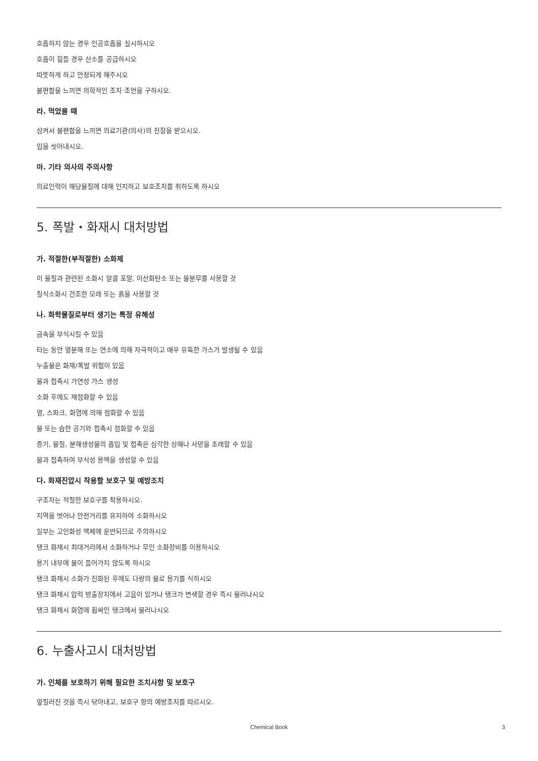호흡하지 않는 경우 인공호흡을 실시하시오
호흡이 힘들 경우 산소를 공급하시오
따뜻하게 하고 안정되게 해주시오
불편함을 느끼면 의학적인 조치·조언을 구하시오.
라. 먹었을 때
삼켜서 불편함을 느끼면 의료기관(의사)의 진찰을 받으시오.
입을 씻어내시오.
마. 기타 의사의 주의사항
의료인력이 해당물질에 대해 인지하고 보호조치를 취하도록 하시오
5. 폭발・화재시 대처방법
가. 적절한(부적절한) 소화제
이 물질과 관련된 소화시 알콜 포말, 이산화탄소 또는 물분무를 사용할 것
질식소화시 건조한 모래 또는 흙을 사용할 것
나. 화학물질로부터 생기는 특정 유해성
금속을 부식시킬 수 있음
타는 동안 열분해 또는 연소에 의해 자극적이고 매우 유독한 가스가 발생될 수 있음
누출물은 화재/폭발 위험이 있음
물과 접촉시 가연성 가스 생성
소화 후에도 재점화할 수 있음
열, 스파크, 화염에 의해 점화할 수 있음
물 또는 습한 공기와 접촉시 점화할 수 있음
증기, 물질, 분해생성물의 흡입 및 접촉은 심각한 상해나 사망을 초래할 수 있음
물과 접촉하여 부식성 용액을 생성할 수 있음
다. 화재진압시 착용할 보호구 및 예방조치
구조자는 적절한 보호구를 착용하시오.
지역을 벗어나 안전거리를 유지하여 소화하시오
일부는 고인화성 액체에 운반되므로 주의하시오
탱크 화재시 최대거리에서 소화하거나 무인 소화장비를 이용하시오
용기 내부에 물이 들어가지 않도록 하시오
탱크 화재시 소화가 진화된 후에도 다량의 물로 용기를 식히시오
탱크 화재시 압력 방출장치에서 고음이 있거나 탱크가 변색할 경우 즉시 물러나시오
탱크 화재시 화염에 휩싸인 탱크에서 물러나시오
6. 누출사고시 대처방법
가. 인체를 보호하기 위해 필요한 조치사항 및 보호구
엎질러진 것을 즉시 닦아내고, 보호구 항의 예방조치를 따르시오.
Chemical Book
3